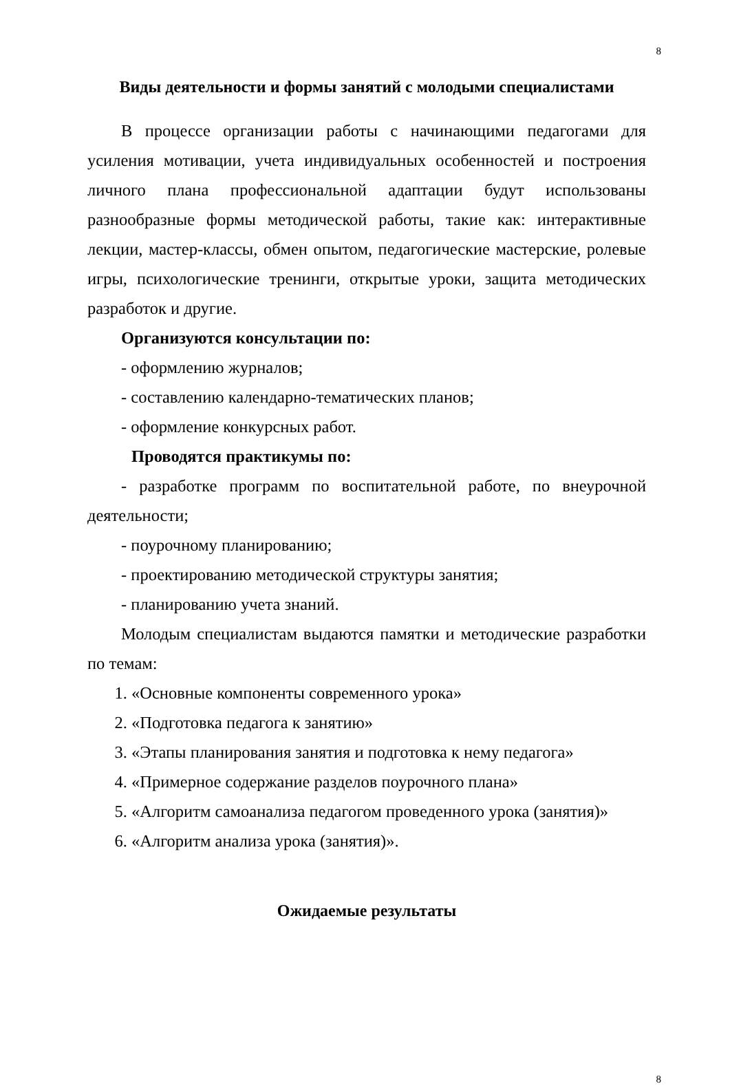8
Виды деятельности и формы занятий с молодыми специалистами
В процессе организации работы с начинающими педагогами для усиления мотивации, учета индивидуальных особенностей и построения личного плана профессиональной адаптации будут использованы разнообразные формы методической работы, такие как: интерактивные лекции, мастер-классы, обмен опытом, педагогические мастерские, ролевые игры, психологические тренинги, открытые уроки, защита методических разработок и другие.
Организуются консультации по:
- оформлению журналов;
- составлению календарно-тематических планов;
- оформление конкурсных работ.
Проводятся практикумы по:
- разработке программ по воспитательной работе, по внеурочной деятельности;
- поурочному планированию;
- проектированию методической структуры занятия;
- планированию учета знаний.
Молодым специалистам выдаются памятки и методические разработки по темам:
1. «Основные компоненты современного урока»
2. «Подготовка педагога к занятию»
3. «Этапы планирования занятия и подготовка к нему педагога»
4. «Примерное содержание разделов поурочного плана»
5. «Алгоритм самоанализа педагогом проведенного урока (занятия)»
6. «Алгоритм анализа урока (занятия)».
Ожидаемые результаты
8